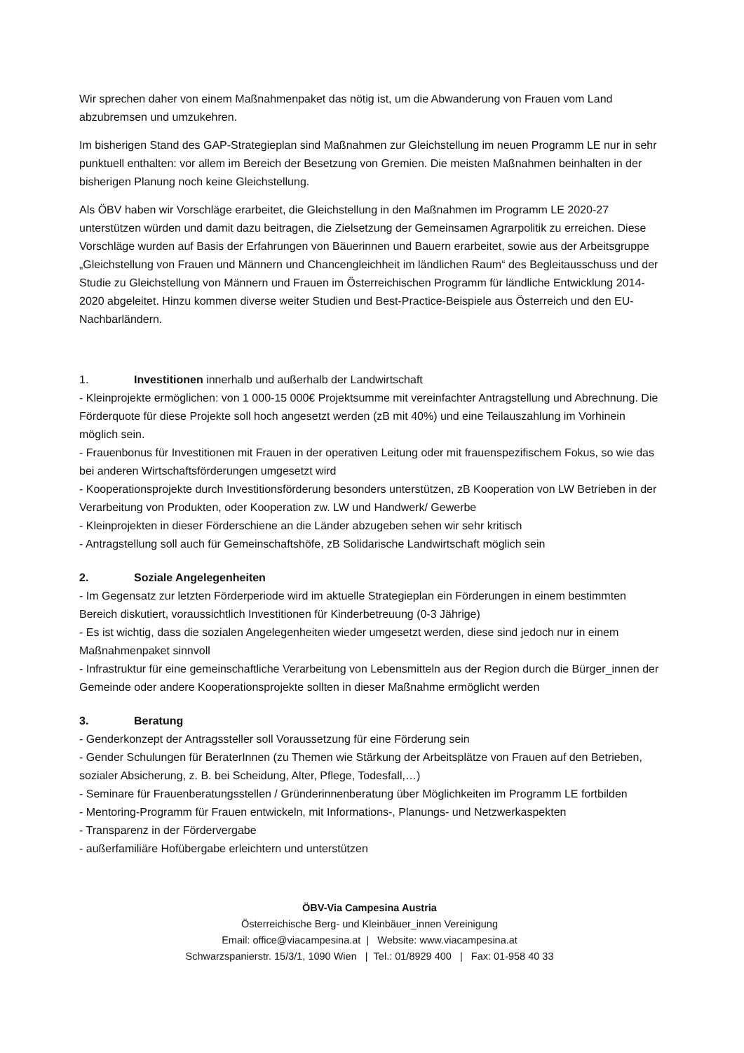Wir sprechen daher von einem Maßnahmenpaket das nötig ist, um die Abwanderung von Frauen vom Land abzubremsen und umzukehren.
Im bisherigen Stand des GAP-Strategieplan sind Maßnahmen zur Gleichstellung im neuen Programm LE nur in sehr punktuell enthalten: vor allem im Bereich der Besetzung von Gremien. Die meisten Maßnahmen beinhalten in der bisherigen Planung noch keine Gleichstellung.
Als ÖBV haben wir Vorschläge erarbeitet, die Gleichstellung in den Maßnahmen im Programm LE 2020-27 unterstützen würden und damit dazu beitragen, die Zielsetzung der Gemeinsamen Agrarpolitik zu erreichen. Diese Vorschläge wurden auf Basis der Erfahrungen von Bäuerinnen und Bauern erarbeitet, sowie aus der Arbeitsgruppe „Gleichstellung von Frauen und Männern und Chancengleichheit im ländlichen Raum“ des Begleitausschuss und der Studie zu Gleichstellung von Männern und Frauen im Österreichischen Programm für ländliche Entwicklung 2014-2020 abgeleitet. Hinzu kommen diverse weiter Studien und Best-Practice-Beispiele aus Österreich und den EU-Nachbarländern.
1. Investitionen innerhalb und außerhalb der Landwirtschaft
- Kleinprojekte ermöglichen: von 1 000-15 000€ Projektsumme mit vereinfachter Antragstellung und Abrechnung. Die Förderquote für diese Projekte soll hoch angesetzt werden (zB mit 40%) und eine Teilauszahlung im Vorhinein möglich sein.
- Frauenbonus für Investitionen mit Frauen in der operativen Leitung oder mit frauenspezifischem Fokus, so wie das bei anderen Wirtschaftsförderungen umgesetzt wird
- Kooperationsprojekte durch Investitionsförderung besonders unterstützen, zB Kooperation von LW Betrieben in der Verarbeitung von Produkten, oder Kooperation zw. LW und Handwerk/ Gewerbe
- Kleinprojekten in dieser Förderschiene an die Länder abzugeben sehen wir sehr kritisch
- Antragstellung soll auch für Gemeinschaftshöfe, zB Solidarische Landwirtschaft möglich sein
2. Soziale Angelegenheiten
- Im Gegensatz zur letzten Förderperiode wird im aktuelle Strategieplan ein Förderungen in einem bestimmten Bereich diskutiert, voraussichtlich Investitionen für Kinderbetreuung (0-3 Jährige)
- Es ist wichtig, dass die sozialen Angelegenheiten wieder umgesetzt werden, diese sind jedoch nur in einem Maßnahmenpaket sinnvoll
- Infrastruktur für eine gemeinschaftliche Verarbeitung von Lebensmitteln aus der Region durch die Bürger_innen der Gemeinde oder andere Kooperationsprojekte sollten in dieser Maßnahme ermöglicht werden
3. Beratung
- Genderkonzept der Antragssteller soll Voraussetzung für eine Förderung sein
- Gender Schulungen für BeraterInnen (zu Themen wie Stärkung der Arbeitsplätze von Frauen auf den Betrieben, sozialer Absicherung, z. B. bei Scheidung, Alter, Pflege, Todesfall,…)
- Seminare für Frauenberatungsstellen / Gründerinnenberatung über Möglichkeiten im Programm LE fortbilden
- Mentoring-Programm für Frauen entwickeln, mit Informations-, Planungs- und Netzwerkaspekten
- Transparenz in der Fördervergabe
- außerfamiliäre Hofübergabe erleichtern und unterstützen
ÖBV-Via Campesina Austria
Österreichische Berg- und Kleinbäuer_innen Vereinigung
Email: office@viacampesina.at | Website: www.viacampesina.at
Schwarzspanierstr. 15/3/1, 1090 Wien | Tel.: 01/8929 400 | Fax: 01-958 40 33